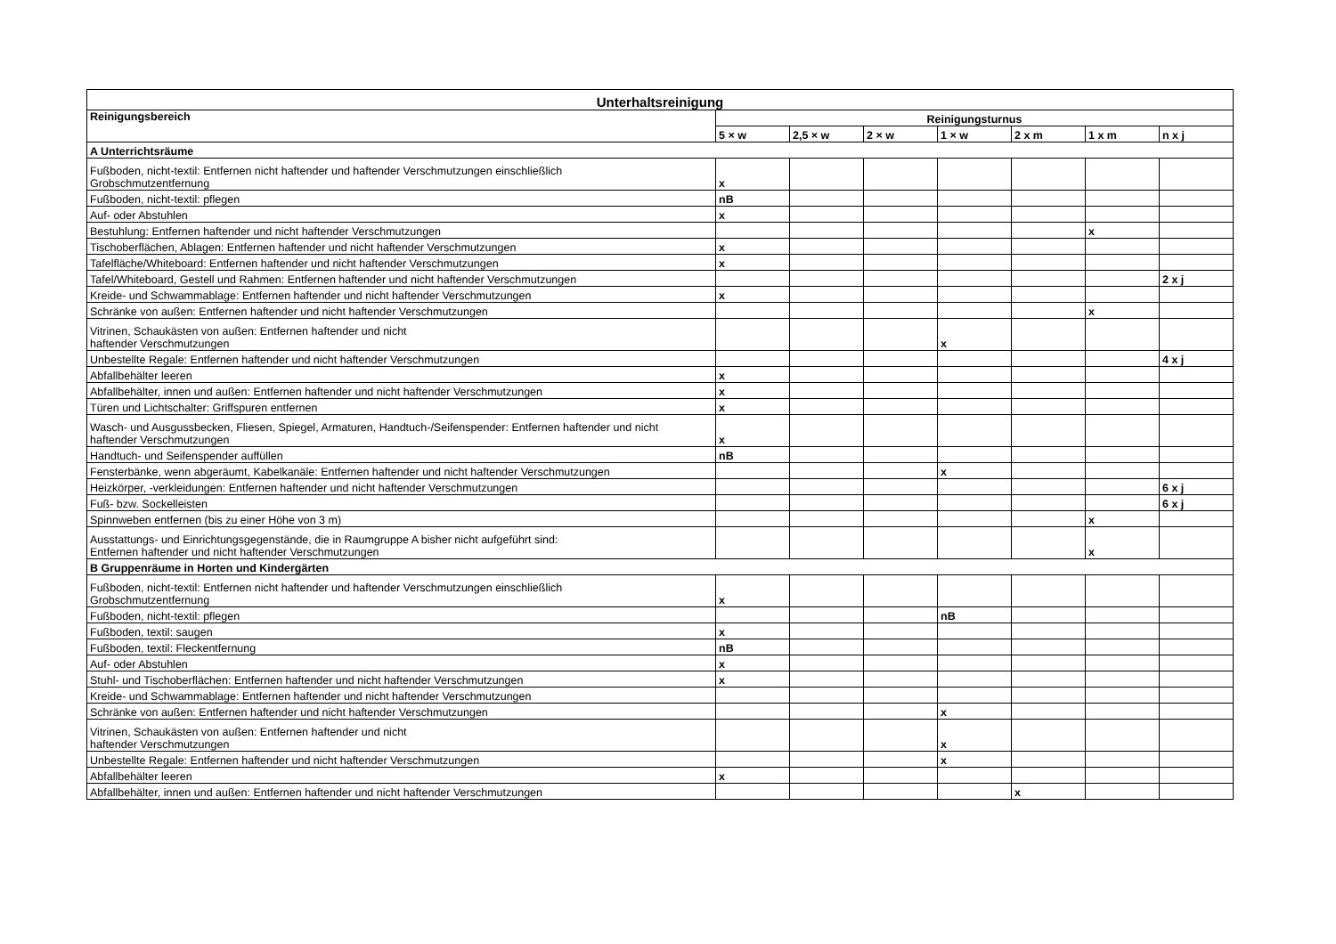| Unterhaltsreinigung | | | | | | | |
| --- | --- | --- | --- | --- | --- | --- | --- |
| Reinigungsbereich | Reinigungsturnus | | | | | | |
| | 5 × w | 2,5 × w | 2 × w | 1 × w | 2 x m | 1 x m | n x j |
| A Unterrichtsräume | | | | | | | |
| Fußboden, nicht-textil: Entfernen nicht haftender und haftender Verschmutzungen einschließlich Grobschmutzentfernung | x | | | | | | |
| Fußboden, nicht-textil: pflegen | nB | | | | | | |
| Auf- oder Abstuhlen | x | | | | | | |
| Bestuhlung: Entfernen haftender und nicht haftender Verschmutzungen | | | | | | x | |
| Tischoberflächen, Ablagen: Entfernen haftender und nicht haftender Verschmutzungen | x | | | | | | |
| Tafelfläche/Whiteboard: Entfernen haftender und nicht haftender Verschmutzungen | x | | | | | | |
| Tafel/Whiteboard, Gestell und Rahmen: Entfernen haftender und nicht haftender Verschmutzungen | | | | | | | 2 x j |
| Kreide- und Schwammablage: Entfernen haftender und nicht haftender Verschmutzungen | x | | | | | | |
| Schränke von außen: Entfernen haftender und nicht haftender Verschmutzungen | | | | | | x | |
| Vitrinen, Schaukästen von außen: Entfernen haftender und nicht haftender Verschmutzungen | | | | x | | | |
| Unbestellte Regale: Entfernen haftender und nicht haftender Verschmutzungen | | | | | | | 4 x j |
| Abfallbehälter leeren | x | | | | | | |
| Abfallbehälter, innen und außen: Entfernen haftender und nicht haftender Verschmutzungen | x | | | | | | |
| Türen und Lichtschalter: Griffspuren entfernen | x | | | | | | |
| Wasch- und Ausgussbecken, Fliesen, Spiegel, Armaturen, Handtuch-/Seifenspender: Entfernen haftender und nicht haftender Verschmutzungen | x | | | | | | |
| Handtuch- und Seifenspender auffüllen | nB | | | | | | |
| Fensterbänke, wenn abgeräumt, Kabelkanäle: Entfernen haftender und nicht haftender Verschmutzungen | | | | x | | | |
| Heizkörper, -verkleidungen: Entfernen haftender und nicht haftender Verschmutzungen | | | | | | | 6 x j |
| Fuß- bzw. Sockelleisten | | | | | | | 6 x j |
| Spinnweben entfernen (bis zu einer Höhe von 3 m) | | | | | | x | |
| Ausstattungs- und Einrichtungsgegenstände, die in Raumgruppe A bisher nicht aufgeführt sind: Entfernen haftender und nicht haftender Verschmutzungen | | | | | | x | |
| B Gruppenräume in Horten und Kindergärten | | | | | | | |
| Fußboden, nicht-textil: Entfernen nicht haftender und haftender Verschmutzungen einschließlich Grobschmutzentfernung | x | | | | | | |
| Fußboden, nicht-textil: pflegen | | | | nB | | | |
| Fußboden, textil: saugen | x | | | | | | |
| Fußboden, textil: Fleckentfernung | nB | | | | | | |
| Auf- oder Abstuhlen | x | | | | | | |
| Stuhl- und Tischoberflächen: Entfernen haftender und nicht haftender Verschmutzungen | x | | | | | | |
| Kreide- und Schwammablage: Entfernen haftender und nicht haftender Verschmutzungen | | | | | | | |
| Schränke von außen: Entfernen haftender und nicht haftender Verschmutzungen | | | | x | | | |
| Vitrinen, Schaukästen von außen: Entfernen haftender und nicht haftender Verschmutzungen | | | | x | | | |
| Unbestellte Regale: Entfernen haftender und nicht haftender Verschmutzungen | | | | x | | | |
| Abfallbehälter leeren | x | | | | | | |
| Abfallbehälter, innen und außen: Entfernen haftender und nicht haftender Verschmutzungen | | | | | x | | |